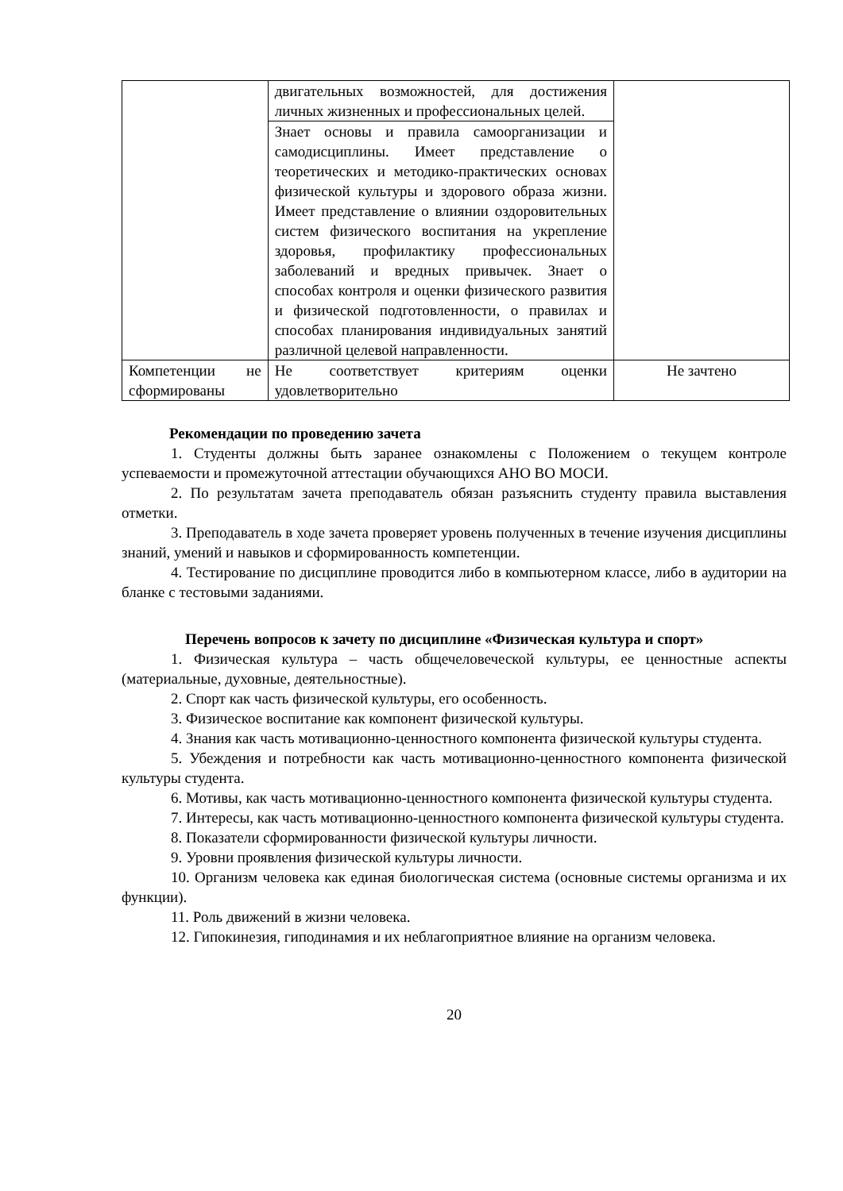| | двигательных возможностей, для достижения личных жизненных и профессиональных целей. | |
| | Знает основы и правила самоорганизации и самодисциплины. Имеет представление о теоретических и методико-практических основах физической культуры и здорового образа жизни. Имеет представление о влиянии оздоровительных систем физического воспитания на укрепление здоровья, профилактику профессиональных заболеваний и вредных привычек. Знает о способах контроля и оценки физического развития и физической подготовленности, о правилах и способах планирования индивидуальных занятий различной целевой направленности. | |
| Компетенции не сформированы | Не соответствует критериям оценки удовлетворительно | Не зачтено |
Рекомендации по проведению зачета
1. Студенты должны быть заранее ознакомлены с Положением о текущем контроле успеваемости и промежуточной аттестации обучающихся АНО ВО МОСИ.
2. По результатам зачета преподаватель обязан разъяснить студенту правила выставления отметки.
3. Преподаватель в ходе зачета проверяет уровень полученных в течение изучения дисциплины знаний, умений и навыков и сформированность компетенции.
4. Тестирование по дисциплине проводится либо в компьютерном классе, либо в аудитории на бланке с тестовыми заданиями.
Перечень вопросов к зачету по дисциплине «Физическая культура и спорт»
1. Физическая культура – часть общечеловеческой культуры, ее ценностные аспекты (материальные, духовные, деятельностные).
2. Спорт как часть физической культуры, его особенность.
3. Физическое воспитание как компонент физической культуры.
4. Знания как часть мотивационно-ценностного компонента физической культуры студента.
5. Убеждения и потребности как часть мотивационно-ценностного компонента физической культуры студента.
6. Мотивы, как часть мотивационно-ценностного компонента физической культуры студента.
7. Интересы, как часть мотивационно-ценностного компонента физической культуры студента.
8. Показатели сформированности физической культуры личности.
9. Уровни проявления физической культуры личности.
10. Организм человека как единая биологическая система (основные системы организма и их функции).
11. Роль движений в жизни человека.
12. Гипокинезия, гиподинамия и их неблагоприятное влияние на организм человека.
20